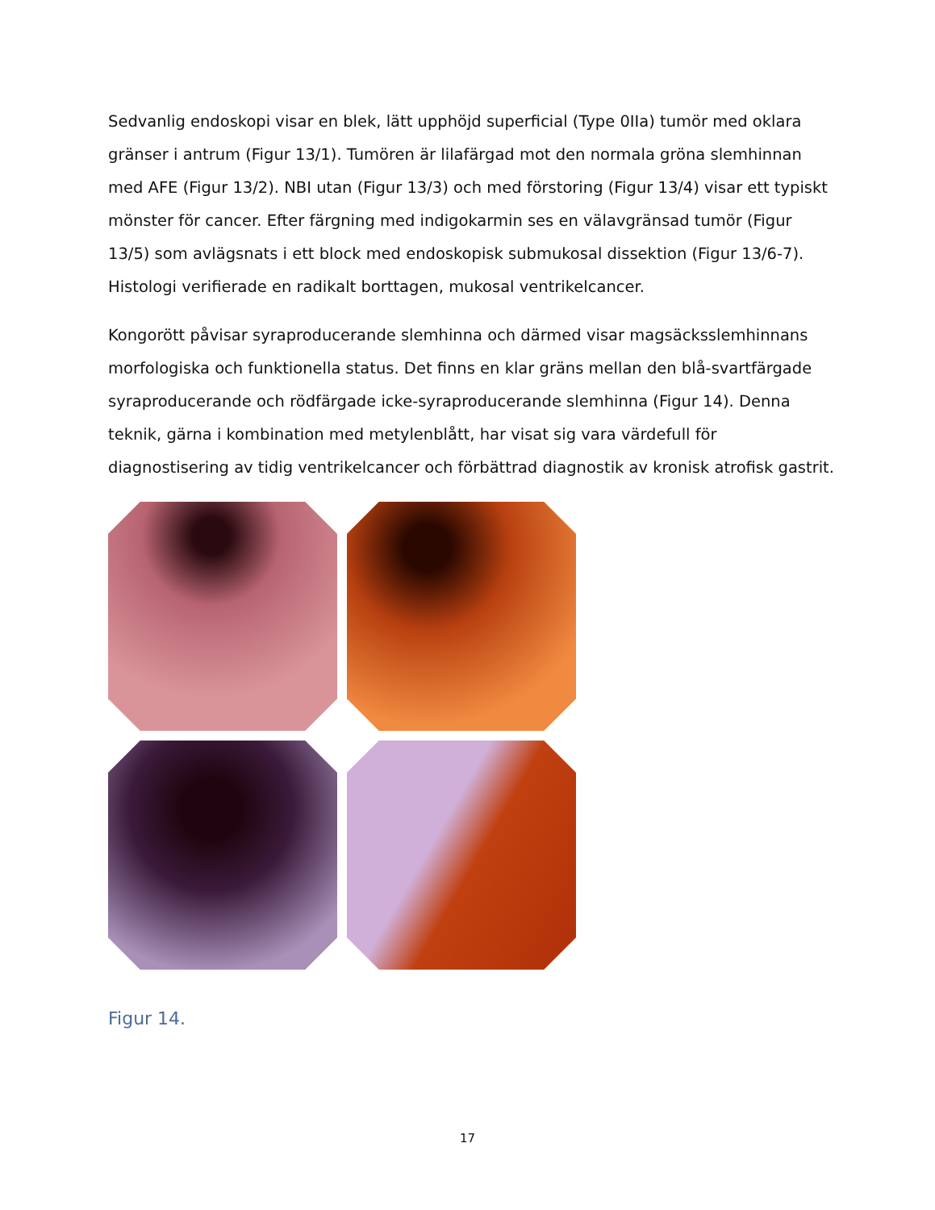Sedvanlig endoskopi visar en blek, lätt upphöjd superficial (Type 0IIa) tumör med oklara gränser i antrum (Figur 13/1). Tumören är lilafärgad mot den normala gröna slemhinnan med AFE (Figur 13/2). NBI utan (Figur 13/3) och med förstoring (Figur 13/4) visar ett typiskt mönster för cancer. Efter färgning med indigokarmin ses en välavgränsad tumör (Figur 13/5) som avlägsnats i ett block med endoskopisk submukosal dissektion (Figur 13/6-7). Histologi verifierade en radikalt borttagen, mukosal ventrikelcancer.
Kongorött påvisar syraproducerande slemhinna och därmed visar magsäcksslemhinnans morfologiska och funktionella status. Det finns en klar gräns mellan den blå-svartfärgade syraproducerande och rödfärgade icke-syraproducerande slemhinna (Figur 14). Denna teknik, gärna i kombination med metylenblått, har visat sig vara värdefull för diagnostisering av tidig ventrikelcancer och förbättrad diagnostik av kronisk atrofisk gastrit.
Figur 14.
17